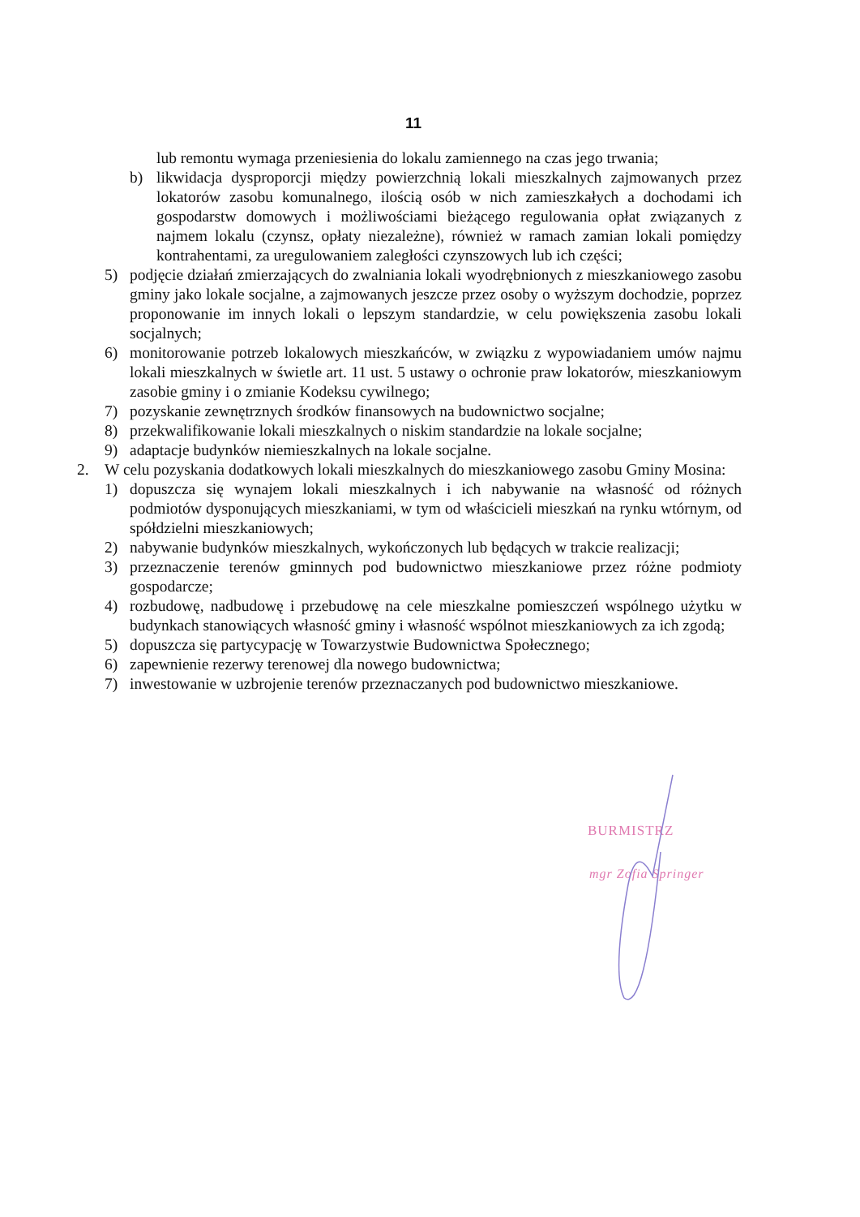11
lub remontu wymaga przeniesienia do lokalu zamiennego na czas jego trwania;
b) likwidacja dysproporcji między powierzchnią lokali mieszkalnych zajmowanych przez lokatorów zasobu komunalnego, ilością osób w nich zamieszkałych a dochodami ich gospodarstw domowych i możliwościami bieżącego regulowania opłat związanych z najmem lokalu (czynsz, opłaty niezależne), również w ramach zamian lokali pomiędzy kontrahentami, za uregulowaniem zaległości czynszowych lub ich części;
5) podjęcie działań zmierzających do zwalniania lokali wyodrębnionych z mieszkaniowego zasobu gminy jako lokale socjalne, a zajmowanych jeszcze przez osoby o wyższym dochodzie, poprzez proponowanie im innych lokali o lepszym standardzie, w celu powiększenia zasobu lokali socjalnych;
6) monitorowanie potrzeb lokalowych mieszkańców, w związku z wypowiadaniem umów najmu lokali mieszkalnych w świetle art. 11 ust. 5 ustawy o ochronie praw lokatorów, mieszkaniowym zasobie gminy i o zmianie Kodeksu cywilnego;
7) pozyskanie zewnętrznych środków finansowych na budownictwo socjalne;
8) przekwalifikowanie lokali mieszkalnych o niskim standardzie na lokale socjalne;
9) adaptacje budynków niemieszkalnych na lokale socjalne.
2. W celu pozyskania dodatkowych lokali mieszkalnych do mieszkaniowego zasobu Gminy Mosina:
1) dopuszcza się wynajem lokali mieszkalnych i ich nabywanie na własność od różnych podmiotów dysponujących mieszkaniami, w tym od właścicieli mieszkań na rynku wtórnym, od spółdzielni mieszkaniowych;
2) nabywanie budynków mieszkalnych, wykończonych lub będących w trakcie realizacji;
3) przeznaczenie terenów gminnych pod budownictwo mieszkaniowe przez różne podmioty gospodarcze;
4) rozbudowę, nadbudowę i przebudowę na cele mieszkalne pomieszczeń wspólnego użytku w budynkach stanowiących własność gminy i własność wspólnot mieszkaniowych za ich zgodą;
5) dopuszcza się partycypację w Towarzystwie Budownictwa Społecznego;
6) zapewnienie rezerwy terenowej dla nowego budownictwa;
7) inwestowanie w uzbrojenie terenów przeznaczanych pod budownictwo mieszkaniowe.
BURMISTRZ
mgr Zofia Springer